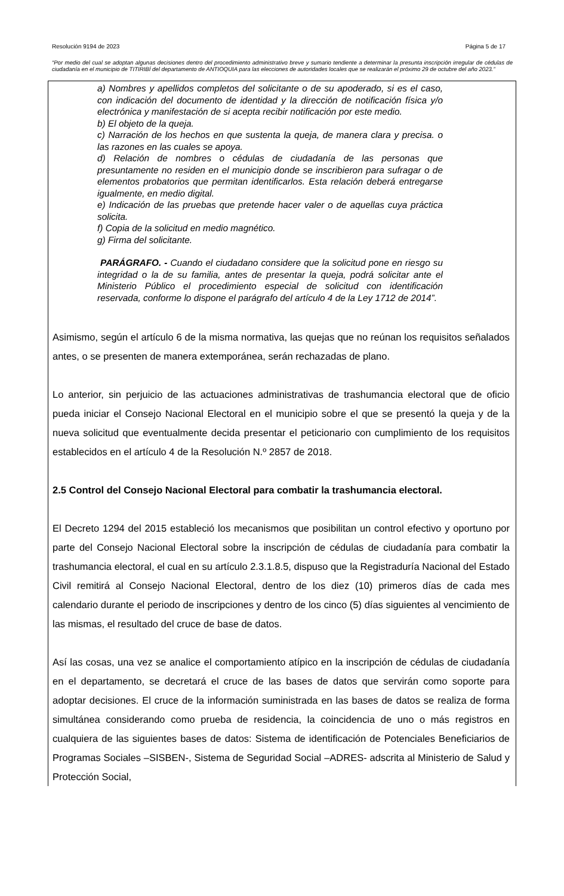Resolución 9194 de 2023 Página 5 de 17
“Por medio del cual se adoptan algunas decisiones dentro del procedimiento administrativo breve y sumario tendiente a determinar la presunta inscripción irregular de cédulas de ciudadanía en el municipio de TITIRIBÍ del departamento de ANTIOQUIA para las elecciones de autoridades locales que se realizarán el próximo 29 de octubre del año 2023.”
a) Nombres y apellidos completos del solicitante o de su apoderado, si es el caso, con indicación del documento de identidad y la dirección de notificación física y/o electrónica y manifestación de si acepta recibir notificación por este medio.
b) El objeto de la queja.
c) Narración de los hechos en que sustenta la queja, de manera clara y precisa. o las razones en las cuales se apoya.
d) Relación de nombres o cédulas de ciudadanía de las personas que presuntamente no residen en el municipio donde se inscribieron para sufragar o de elementos probatorios que permitan identificarlos. Esta relación deberá entregarse igualmente, en medio digital.
e) Indicación de las pruebas que pretende hacer valer o de aquellas cuya práctica solicita.
f) Copia de la solicitud en medio magnético.
g) Firma del solicitante.
PARÁGRAFO. - Cuando el ciudadano considere que la solicitud pone en riesgo su integridad o la de su familia, antes de presentar la queja, podrá solicitar ante el Ministerio Público el procedimiento especial de solicitud con identificación reservada, conforme lo dispone el parágrafo del artículo 4 de la Ley 1712 de 2014”.
Asimismo, según el artículo 6 de la misma normativa, las quejas que no reúnan los requisitos señalados antes, o se presenten de manera extemporánea, serán rechazadas de plano.
Lo anterior, sin perjuicio de las actuaciones administrativas de trashumancia electoral que de oficio pueda iniciar el Consejo Nacional Electoral en el municipio sobre el que se presentó la queja y de la nueva solicitud que eventualmente decida presentar el peticionario con cumplimiento de los requisitos establecidos en el artículo 4 de la Resolución N.º 2857 de 2018.
2.5 Control del Consejo Nacional Electoral para combatir la trashumancia electoral.
El Decreto 1294 del 2015 estableció los mecanismos que posibilitan un control efectivo y oportuno por parte del Consejo Nacional Electoral sobre la inscripción de cédulas de ciudadanía para combatir la trashumancia electoral, el cual en su artículo 2.3.1.8.5, dispuso que la Registraduría Nacional del Estado Civil remitirá al Consejo Nacional Electoral, dentro de los diez (10) primeros días de cada mes calendario durante el periodo de inscripciones y dentro de los cinco (5) días siguientes al vencimiento de las mismas, el resultado del cruce de base de datos.
Así las cosas, una vez se analice el comportamiento atípico en la inscripción de cédulas de ciudadanía en el departamento, se decretará el cruce de las bases de datos que servirán como soporte para adoptar decisiones. El cruce de la información suministrada en las bases de datos se realiza de forma simultánea considerando como prueba de residencia, la coincidencia de uno o más registros en cualquiera de las siguientes bases de datos: Sistema de identificación de Potenciales Beneficiarios de Programas Sociales –SISBEN-, Sistema de Seguridad Social –ADRES- adscrita al Ministerio de Salud y Protección Social,